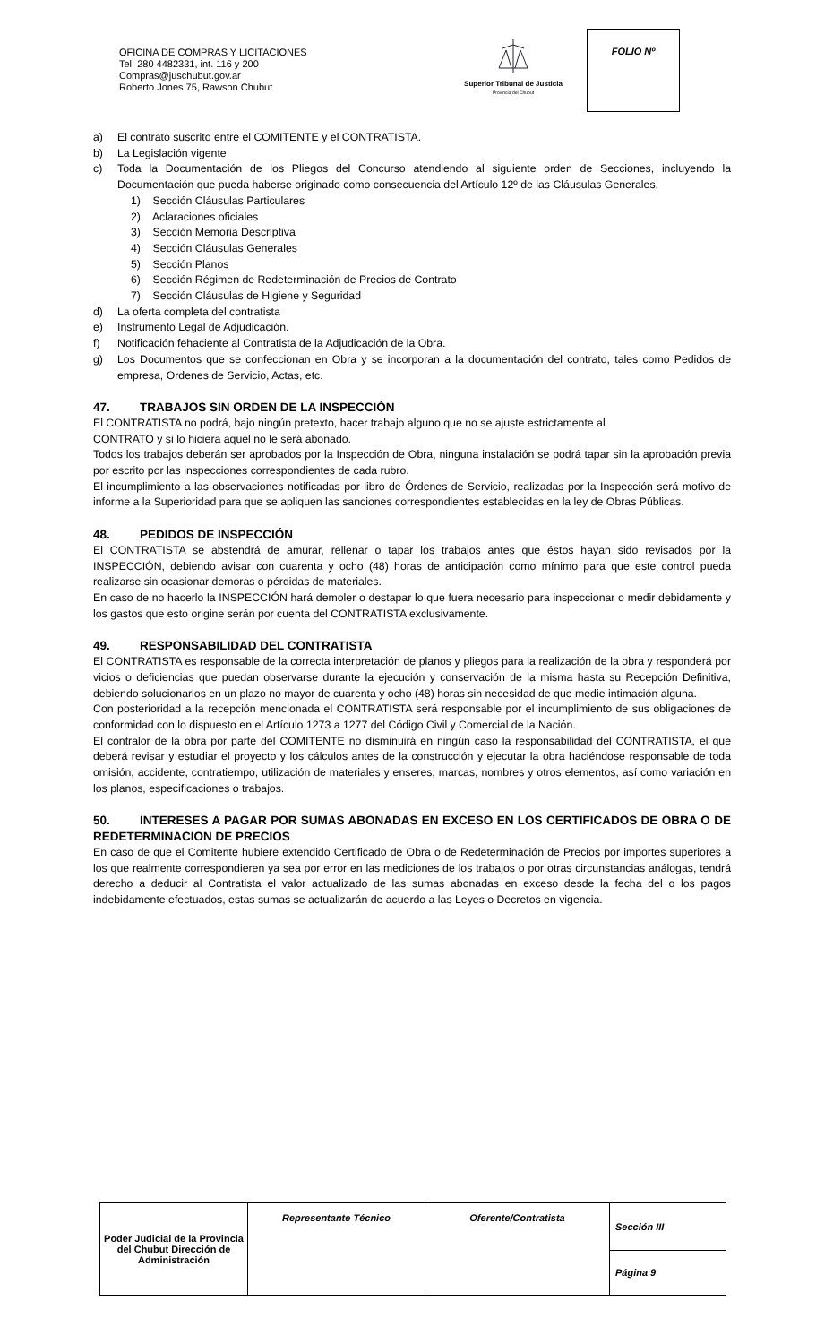OFICINA DE COMPRAS Y LICITACIONES
Tel: 280 4482331, int. 116 y 200
Compras@juschubut.gov.ar
Roberto Jones 75, Rawson Chubut
Superior Tribunal de Justicia
Provincia del Chubut
FOLIO Nº
a) El contrato suscrito entre el COMITENTE y el CONTRATISTA.
b) La Legislación vigente
c) Toda la Documentación de los Pliegos del Concurso atendiendo al siguiente orden de Secciones, incluyendo la Documentación que pueda haberse originado como consecuencia del Artículo 12º de las Cláusulas Generales.
1) Sección Cláusulas Particulares
2) Aclaraciones oficiales
3) Sección Memoria Descriptiva
4) Sección Cláusulas Generales
5) Sección Planos
6) Sección Régimen de Redeterminación de Precios de Contrato
7) Sección Cláusulas de Higiene y Seguridad
d) La oferta completa del contratista
e) Instrumento Legal de Adjudicación.
f) Notificación fehaciente al Contratista de la Adjudicación de la Obra.
g) Los Documentos que se confeccionan en Obra y se incorporan a la documentación del contrato, tales como Pedidos de empresa, Ordenes de Servicio, Actas, etc.
47. TRABAJOS SIN ORDEN DE LA INSPECCIÓN
El CONTRATISTA no podrá, bajo ningún pretexto, hacer trabajo alguno que no se ajuste estrictamente al
CONTRATO y si lo hiciera aquél no le será abonado.
Todos los trabajos deberán ser aprobados por la Inspección de Obra, ninguna instalación se podrá tapar sin la aprobación previa por escrito por las inspecciones correspondientes de cada rubro.
El incumplimiento a las observaciones notificadas por libro de Órdenes de Servicio, realizadas por la Inspección será motivo de informe a la Superioridad para que se apliquen las sanciones correspondientes establecidas en la ley de Obras Públicas.
48. PEDIDOS DE INSPECCIÓN
El CONTRATISTA se abstendrá de amurar, rellenar o tapar los trabajos antes que éstos hayan sido revisados por la INSPECCIÓN, debiendo avisar con cuarenta y ocho (48) horas de anticipación como mínimo para que este control pueda realizarse sin ocasionar demoras o pérdidas de materiales.
En caso de no hacerlo la INSPECCIÓN hará demoler o destapar lo que fuera necesario para inspeccionar o medir debidamente y los gastos que esto origine serán por cuenta del CONTRATISTA exclusivamente.
49. RESPONSABILIDAD DEL CONTRATISTA
El CONTRATISTA es responsable de la correcta interpretación de planos y pliegos para la realización de la obra y responderá por vicios o deficiencias que puedan observarse durante la ejecución y conservación de la misma hasta su Recepción Definitiva, debiendo solucionarlos en un plazo no mayor de cuarenta y ocho (48) horas sin necesidad de que medie intimación alguna.
Con posterioridad a la recepción mencionada el CONTRATISTA será responsable por el incumplimiento de sus obligaciones de conformidad con lo dispuesto en el Artículo 1273 a 1277 del Código Civil y Comercial de la Nación.
El contralor de la obra por parte del COMITENTE no disminuirá en ningún caso la responsabilidad del CONTRATISTA, el que deberá revisar y estudiar el proyecto y los cálculos antes de la construcción y ejecutar la obra haciéndose responsable de toda omisión, accidente, contratiempo, utilización de materiales y enseres, marcas, nombres y otros elementos, así como variación en los planos, especificaciones o trabajos.
50. INTERESES A PAGAR POR SUMAS ABONADAS EN EXCESO EN LOS CERTIFICADOS DE OBRA O DE REDETERMINACION DE PRECIOS
En caso de que el Comitente hubiere extendido Certificado de Obra o de Redeterminación de Precios por importes superiores a los que realmente correspondieren ya sea por error en las mediciones de los trabajos o por otras circunstancias análogas, tendrá derecho a deducir al Contratista el valor actualizado de las sumas abonadas en exceso desde la fecha del o los pagos indebidamente efectuados, estas sumas se actualizarán de acuerdo a las Leyes o Decretos en vigencia.
| Poder Judicial de la Provincia del Chubut Dirección de Administración | Representante Técnico | Oferente/Contratista | Sección III |
| | | | Página 9 |